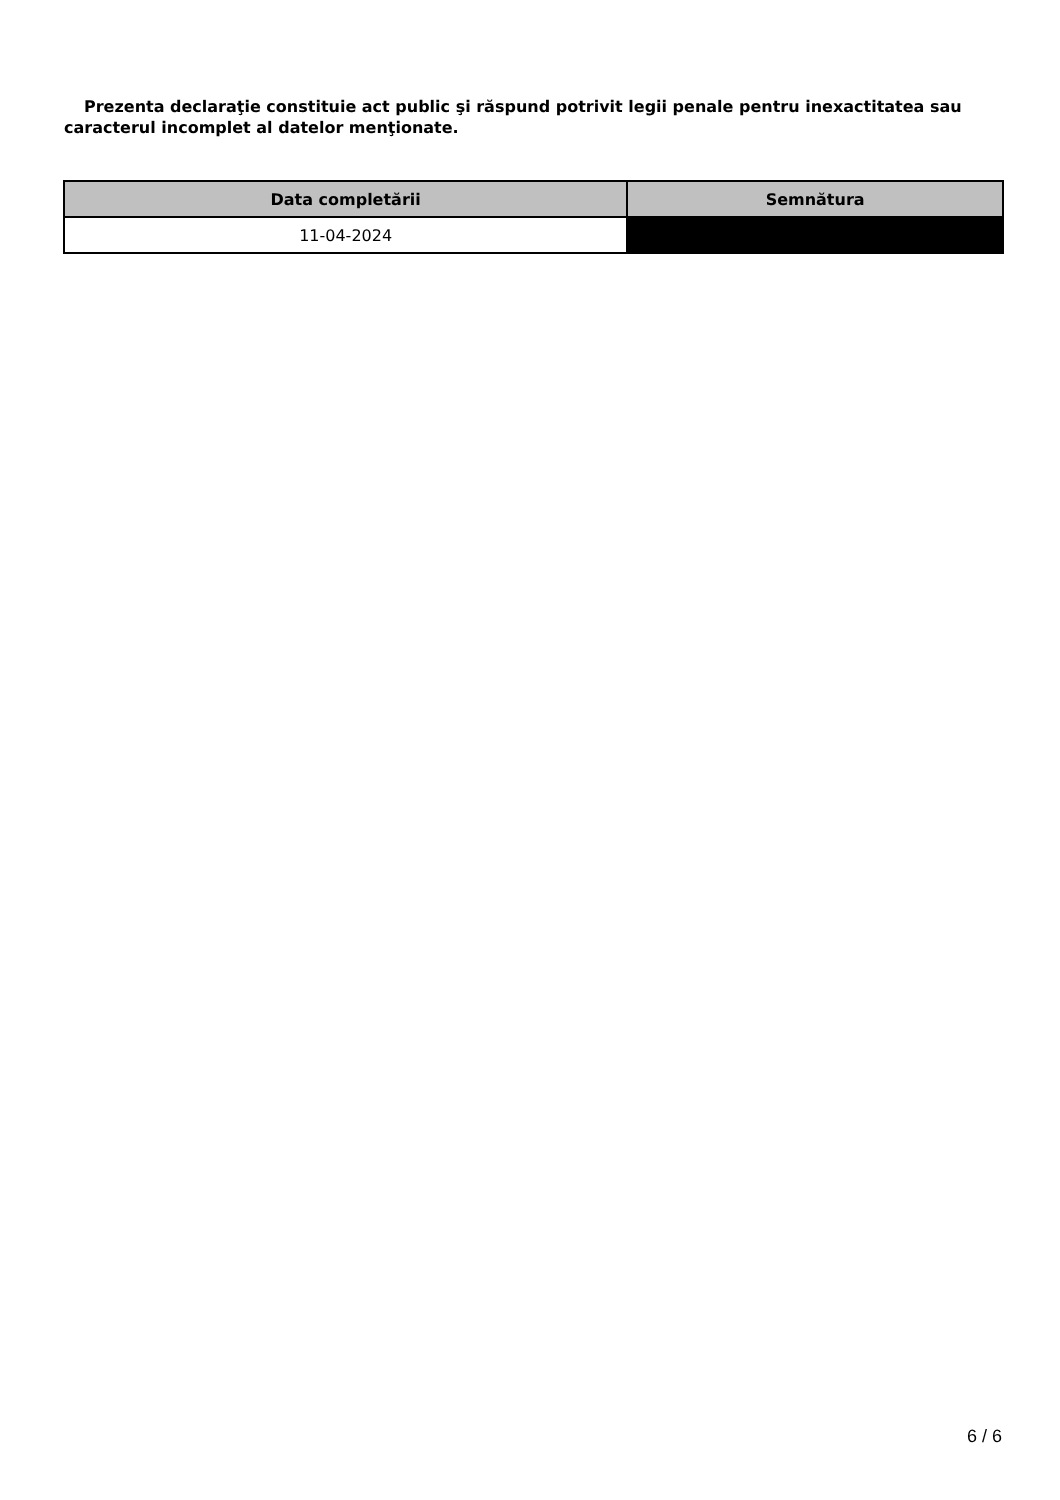Prezenta declaraţie constituie act public şi răspund potrivit legii penale pentru inexactitatea sau caracterul incomplet al datelor menţionate.
| Data completării | Semnătura |
| --- | --- |
| 11-04-2024 | |
6 / 6